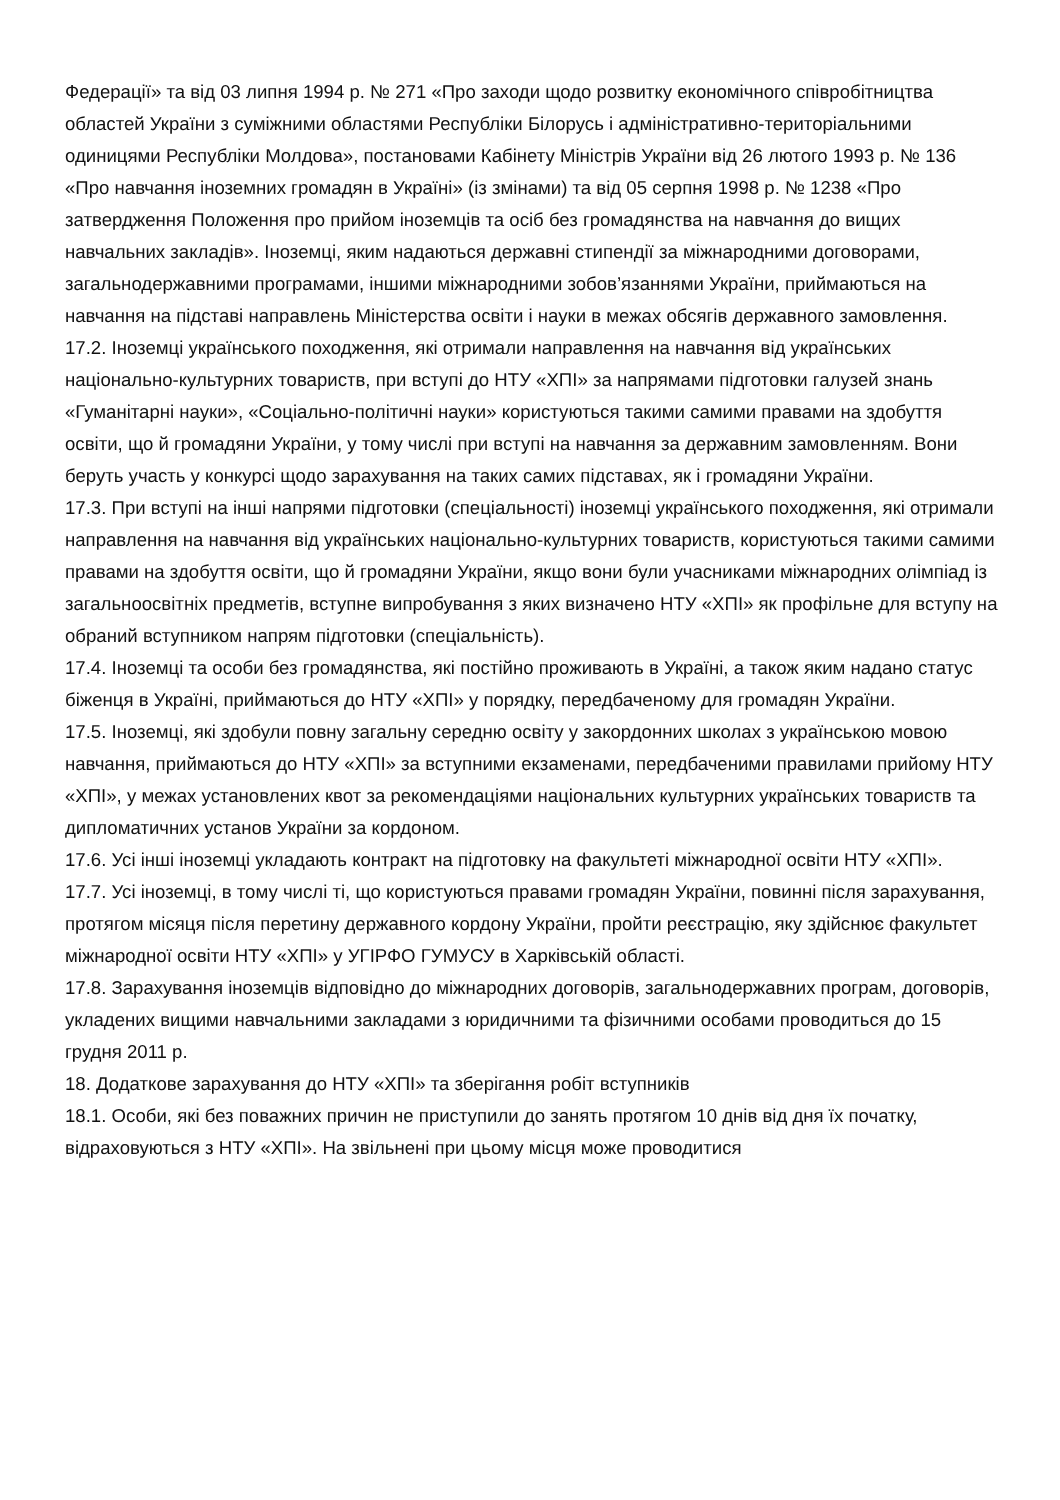Федерації» та від 03 липня 1994 р. № 271 «Про заходи щодо розвитку економічного співробітництва областей України з суміжними областями Республіки Білорусь і адміністративно-територіальними одиницями Республіки Молдова», постановами Кабінету Міністрів України від 26 лютого 1993 р. № 136 «Про навчання іноземних громадян в Україні» (із змінами) та від 05 серпня 1998 р. № 1238 «Про затвердження Положення про прийом іноземців та осіб без громадянства на навчання до вищих навчальних закладів». Іноземці, яким надаються державні стипендії за міжнародними договорами, загальнодержавними програмами, іншими міжнародними зобов’язаннями України, приймаються на навчання на підставі направлень Міністерства освіти і науки в межах обсягів державного замовлення.
17.2. Іноземці українського походження, які отримали направлення на навчання від українських національно-культурних товариств, при вступі до НТУ «ХПІ» за напрямами підготовки галузей знань «Гуманітарні науки», «Соціально-політичні науки» користуються такими самими правами на здобуття освіти, що й громадяни України, у тому числі при вступі на навчання за державним замовленням. Вони беруть участь у конкурсі щодо зарахування на таких самих підставах, як і громадяни України.
17.3. При вступі на інші напрями підготовки (спеціальності) іноземці українського походження, які отримали направлення на навчання від українських національно-культурних товариств, користуються такими самими правами на здобуття освіти, що й громадяни України, якщо вони були учасниками міжнародних олімпіад із загальноосвітніх предметів, вступне випробування з яких визначено НТУ «ХПІ» як профільне для вступу на обраний вступником напрям підготовки (спеціальність).
17.4. Іноземці та особи без громадянства, які постійно проживають в Україні, а також яким надано статус біженця в Україні, приймаються до НТУ «ХПІ» у порядку, передбаченому для громадян України.
17.5. Іноземці, які здобули повну загальну середню освіту у закордонних школах з українською мовою навчання, приймаються до НТУ «ХПІ» за вступними екзаменами, передбаченими правилами прийому НТУ «ХПІ», у межах установлених квот за рекомендаціями національних культурних українських товариств та дипломатичних установ України за кордоном.
17.6. Усі інші іноземці укладають контракт на підготовку на факультеті міжнародної освіти НТУ «ХПІ».
17.7. Усі іноземці, в тому числі ті, що користуються правами громадян України, повинні після зарахування, протягом місяця після перетину державного кордону України, пройти реєстрацію, яку здійснює факультет міжнародної освіти НТУ «ХПІ» у УГІРФО ГУМУСУ в Харківській області.
17.8. Зарахування іноземців відповідно до міжнародних договорів, загальнодержавних програм, договорів, укладених вищими навчальними закладами з юридичними та фізичними особами проводиться до 15 грудня 2011 р.
18. Додаткове зарахування до НТУ «ХПІ» та зберігання робіт вступників
18.1. Особи, які без поважних причин не приступили до занять протягом 10 днів від дня їх початку, відраховуються з НТУ «ХПІ». На звільнені при цьому місця може проводитися